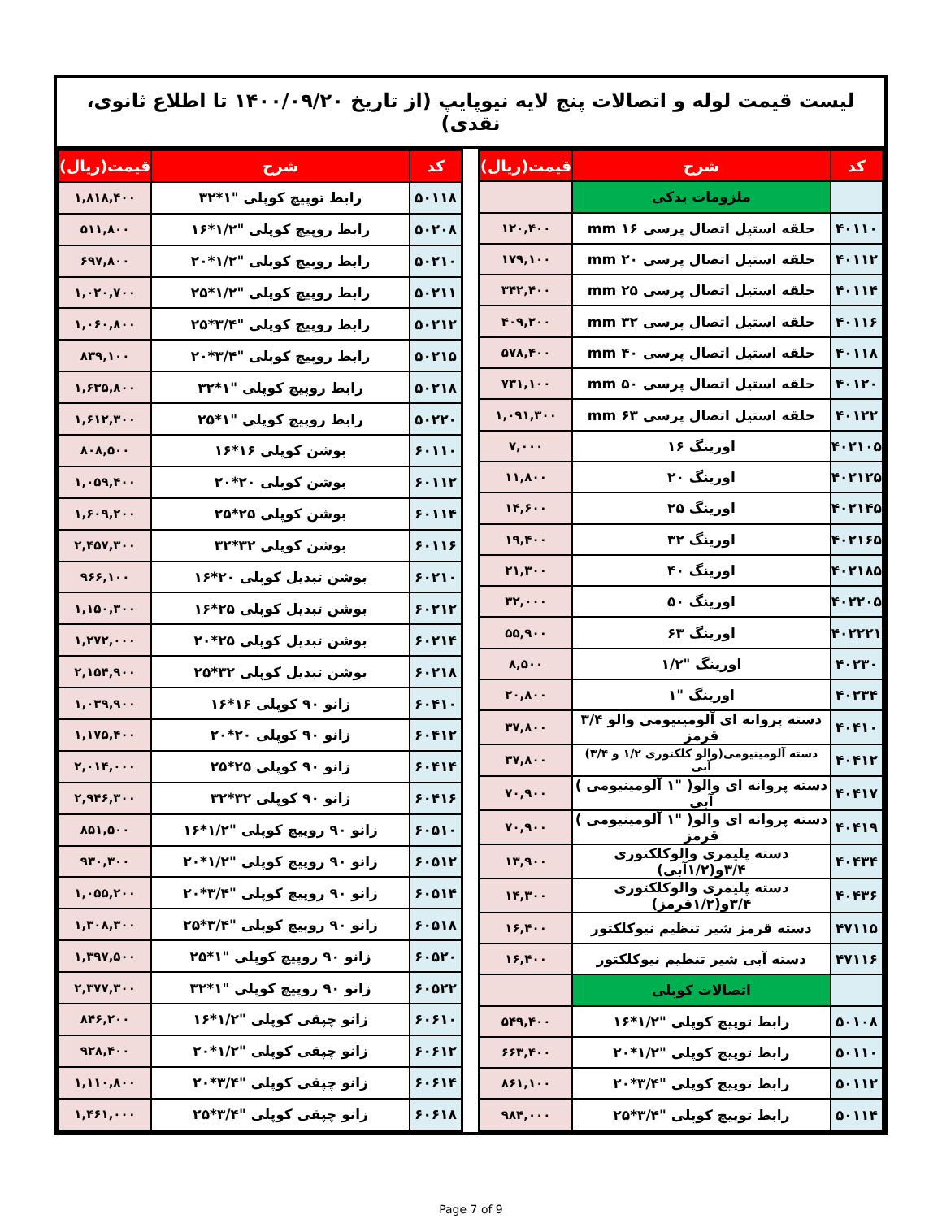لیست قیمت لوله و اتصالات پنج لایه نیوپایپ (از تاریخ ۱۴۰۰/۰۹/۲۰ تا اطلاع ثانوی، نقدی)
| کد | شرح | قیمت(ریال) |
| --- | --- | --- |
| | ملزومات یدکی | |
| ۴۰۱۱۰ | حلقه استیل اتصال پرسی ۱۶ mm | ۱۲۰,۴۰۰ |
| ۴۰۱۱۲ | حلقه استیل اتصال پرسی ۲۰ mm | ۱۷۹,۱۰۰ |
| ۴۰۱۱۴ | حلقه استیل اتصال پرسی ۲۵ mm | ۳۴۲,۴۰۰ |
| ۴۰۱۱۶ | حلقه استیل اتصال پرسی ۳۲ mm | ۴۰۹,۲۰۰ |
| ۴۰۱۱۸ | حلقه استیل اتصال پرسی ۴۰ mm | ۵۷۸,۴۰۰ |
| ۴۰۱۲۰ | حلقه استیل اتصال پرسی ۵۰ mm | ۷۳۱,۱۰۰ |
| ۴۰۱۲۲ | حلقه استیل اتصال پرسی ۶۳ mm | ۱,۰۹۱,۳۰۰ |
| ۴۰۲۱۰۵ | اورینگ ۱۶ | ۷,۰۰۰ |
| ۴۰۲۱۲۵ | اورینگ ۲۰ | ۱۱,۸۰۰ |
| ۴۰۲۱۴۵ | اورینگ ۲۵ | ۱۴,۶۰۰ |
| ۴۰۲۱۶۵ | اورینگ ۳۲ | ۱۹,۴۰۰ |
| ۴۰۲۱۸۵ | اورینگ ۴۰ | ۲۱,۳۰۰ |
| ۴۰۲۲۰۵ | اورینگ ۵۰ | ۳۲,۰۰۰ |
| ۴۰۲۲۲۱ | اورینگ ۶۳ | ۵۵,۹۰۰ |
| ۴۰۲۳۰ | اورینگ "۱/۲ | ۸,۵۰۰ |
| ۴۰۲۳۴ | اورینگ "۱ | ۲۰,۸۰۰ |
| ۴۰۴۱۰ | دسته پروانه ای آلومینیومی والو ۳/۴ قرمز | ۳۷,۸۰۰ |
| ۴۰۴۱۲ | دسته آلومینیومی(والو کلکتوری ۱/۲ و ۳/۴) آبی | ۳۷,۸۰۰ |
| ۴۰۴۱۷ | دسته پروانه ای والو( "۱ آلومینیومی ) آبی | ۷۰,۹۰۰ |
| ۴۰۴۱۹ | دسته پروانه ای والو( "۱ آلومینیومی ) قرمز | ۷۰,۹۰۰ |
| ۴۰۴۳۴ | دسته پلیمری والوکلکتوری ۳/۴و(۱/۲آبی) | ۱۳,۹۰۰ |
| ۴۰۴۳۶ | دسته پلیمری والوکلکتوری ۳/۴و(۱/۲قرمز) | ۱۴,۳۰۰ |
| ۴۷۱۱۵ | دسته قرمز شیر تنظیم نیوکلکتور | ۱۶,۴۰۰ |
| ۴۷۱۱۶ | دسته آبی شیر تنظیم نیوکلکتور | ۱۶,۴۰۰ |
| | اتصالات کوپلی | |
| ۵۰۱۰۸ | رابط توپیچ کوپلی "۱/۲*۱۶ | ۵۴۹,۴۰۰ |
| ۵۰۱۱۰ | رابط توپیچ کوپلی "۱/۲*۲۰ | ۶۶۳,۴۰۰ |
| ۵۰۱۱۲ | رابط توپیچ کوپلی "۳/۴*۲۰ | ۸۶۱,۱۰۰ |
| ۵۰۱۱۴ | رابط توپیچ کوپلی "۳/۴*۲۵ | ۹۸۴,۰۰۰ |
| کد | شرح | قیمت(ریال) |
| --- | --- | --- |
| ۵۰۱۱۸ | رابط توپیچ کوپلی "۱*۳۲ | ۱,۸۱۸,۴۰۰ |
| ۵۰۲۰۸ | رابط روپیچ کوپلی "۱/۲*۱۶ | ۵۱۱,۸۰۰ |
| ۵۰۲۱۰ | رابط روپیچ کوپلی "۱/۲*۲۰ | ۶۹۷,۸۰۰ |
| ۵۰۲۱۱ | رابط روپیچ کوپلی "۱/۲*۲۵ | ۱,۰۲۰,۷۰۰ |
| ۵۰۲۱۲ | رابط روپیچ کوپلی "۳/۴*۲۵ | ۱,۰۶۰,۸۰۰ |
| ۵۰۲۱۵ | رابط روپیچ کوپلی "۳/۴*۲۰ | ۸۳۹,۱۰۰ |
| ۵۰۲۱۸ | رابط روپیچ کوپلی "۱*۳۲ | ۱,۶۳۵,۸۰۰ |
| ۵۰۲۲۰ | رابط روپیچ کوپلی "۱*۲۵ | ۱,۶۱۲,۳۰۰ |
| ۶۰۱۱۰ | بوشن کوپلی ۱۶*۱۶ | ۸۰۸,۵۰۰ |
| ۶۰۱۱۲ | بوشن کوپلی ۲۰*۲۰ | ۱,۰۵۹,۴۰۰ |
| ۶۰۱۱۴ | بوشن کوپلی ۲۵*۲۵ | ۱,۶۰۹,۲۰۰ |
| ۶۰۱۱۶ | بوشن کوپلی ۳۲*۳۲ | ۲,۴۵۷,۳۰۰ |
| ۶۰۲۱۰ | بوشن تبدیل کوپلی ۲۰*۱۶ | ۹۶۶,۱۰۰ |
| ۶۰۲۱۲ | بوشن تبدیل کوپلی ۲۵*۱۶ | ۱,۱۵۰,۳۰۰ |
| ۶۰۲۱۴ | بوشن تبدیل کوپلی ۲۵*۲۰ | ۱,۲۷۲,۰۰۰ |
| ۶۰۲۱۸ | بوشن تبدیل کوپلی ۳۲*۲۵ | ۲,۱۵۴,۹۰۰ |
| ۶۰۴۱۰ | زانو ۹۰ کوپلی ۱۶*۱۶ | ۱,۰۳۹,۹۰۰ |
| ۶۰۴۱۲ | زانو ۹۰ کوپلی ۲۰*۲۰ | ۱,۱۷۵,۴۰۰ |
| ۶۰۴۱۴ | زانو ۹۰ کوپلی ۲۵*۲۵ | ۲,۰۱۴,۰۰۰ |
| ۶۰۴۱۶ | زانو ۹۰ کوپلی ۳۲*۳۲ | ۲,۹۴۶,۳۰۰ |
| ۶۰۵۱۰ | زانو ۹۰ روپیچ کوپلی "۱/۲*۱۶ | ۸۵۱,۵۰۰ |
| ۶۰۵۱۲ | زانو ۹۰ روپیچ کوپلی "۱/۲*۲۰ | ۹۳۰,۳۰۰ |
| ۶۰۵۱۴ | زانو ۹۰ روپیچ کوپلی "۳/۴*۲۰ | ۱,۰۵۵,۲۰۰ |
| ۶۰۵۱۸ | زانو ۹۰ روپیچ کوپلی "۳/۴*۲۵ | ۱,۳۰۸,۳۰۰ |
| ۶۰۵۲۰ | زانو ۹۰ روپیچ کوپلی "۱*۲۵ | ۱,۳۹۷,۵۰۰ |
| ۶۰۵۲۲ | زانو ۹۰ روپیچ کوپلی "۱*۳۲ | ۲,۳۷۷,۳۰۰ |
| ۶۰۶۱۰ | زانو چپقی کوپلی "۱/۲*۱۶ | ۸۴۶,۲۰۰ |
| ۶۰۶۱۲ | زانو چپقی کوپلی "۱/۲*۲۰ | ۹۲۸,۴۰۰ |
| ۶۰۶۱۴ | زانو چپقی کوپلی "۳/۴*۲۰ | ۱,۱۱۰,۸۰۰ |
| ۶۰۶۱۸ | زانو چپقی کوپلی "۳/۴*۲۵ | ۱,۴۶۱,۰۰۰ |
Page 7 of 9